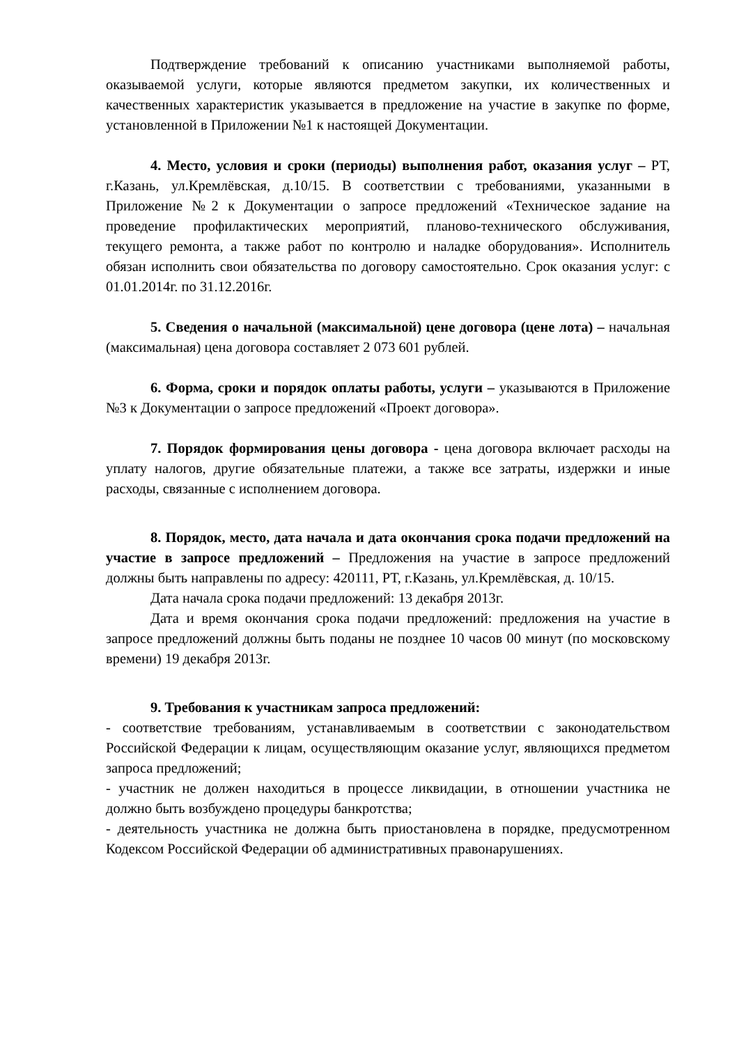Подтверждение требований к описанию участниками выполняемой работы, оказываемой услуги, которые являются предметом закупки, их количественных и качественных характеристик указывается в предложение на участие в закупке по форме, установленной в Приложении №1 к настоящей Документации.
4. Место, условия и сроки (периоды) выполнения работ, оказания услуг – РТ, г.Казань, ул.Кремлёвская, д.10/15. В соответствии с требованиями, указанными в Приложение №2 к Документации о запросе предложений «Техническое задание на проведение профилактических мероприятий, планово-технического обслуживания, текущего ремонта, а также работ по контролю и наладке оборудования». Исполнитель обязан исполнить свои обязательства по договору самостоятельно. Срок оказания услуг: с 01.01.2014г. по 31.12.2016г.
5. Сведения о начальной (максимальной) цене договора (цене лота) – начальная (максимальная) цена договора составляет 2 073 601 рублей.
6. Форма, сроки и порядок оплаты работы, услуги – указываются в Приложение №3 к Документации о запросе предложений «Проект договора».
7. Порядок формирования цены договора - цена договора включает расходы на уплату налогов, другие обязательные платежи, а также все затраты, издержки и иные расходы, связанные с исполнением договора.
8. Порядок, место, дата начала и дата окончания срока подачи предложений на участие в запросе предложений – Предложения на участие в запросе предложений должны быть направлены по адресу: 420111, РТ, г.Казань, ул.Кремлёвская, д. 10/15.
Дата начала срока подачи предложений: 13 декабря 2013г.
Дата и время окончания срока подачи предложений: предложения на участие в запросе предложений должны быть поданы не позднее 10 часов 00 минут (по московскому времени) 19 декабря 2013г.
9. Требования к участникам запроса предложений:
- соответствие требованиям, устанавливаемым в соответствии с законодательством Российской Федерации к лицам, осуществляющим оказание услуг, являющихся предметом запроса предложений;
- участник не должен находиться в процессе ликвидации, в отношении участника не должно быть возбуждено процедуры банкротства;
- деятельность участника не должна быть приостановлена в порядке, предусмотренном Кодексом Российской Федерации об административных правонарушениях.